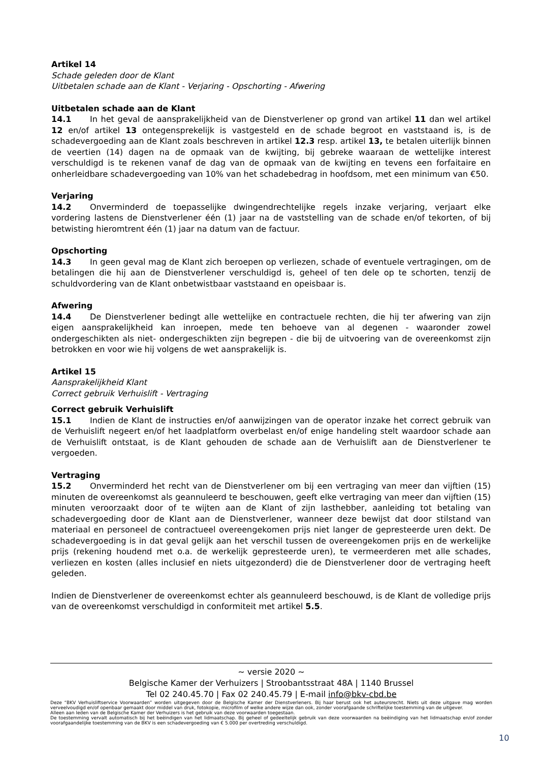Artikel 14
Schade geleden door de Klant
Uitbetalen schade aan de Klant - Verjaring - Opschorting - Afwering
Uitbetalen schade aan de Klant
14.1 In het geval de aansprakelijkheid van de Dienstverlener op grond van artikel 11 dan wel artikel 12 en/of artikel 13 ontegensprekelijk is vastgesteld en de schade begroot en vaststaand is, is de schadevergoeding aan de Klant zoals beschreven in artikel 12.3 resp. artikel 13, te betalen uiterlijk binnen de veertien (14) dagen na de opmaak van de kwijting, bij gebreke waaraan de wettelijke interest verschuldigd is te rekenen vanaf de dag van de opmaak van de kwijting en tevens een forfaitaire en onherleidbare schadevergoeding van 10% van het schadebedrag in hoofdsom, met een minimum van €50.
Verjaring
14.2 Onverminderd de toepasselijke dwingendrechtelijke regels inzake verjaring, verjaart elke vordering lastens de Dienstverlener één (1) jaar na de vaststelling van de schade en/of tekorten, of bij betwisting hieromtrent één (1) jaar na datum van de factuur.
Opschorting
14.3 In geen geval mag de Klant zich beroepen op verliezen, schade of eventuele vertragingen, om de betalingen die hij aan de Dienstverlener verschuldigd is, geheel of ten dele op te schorten, tenzij de schuldvordering van de Klant onbetwistbaar vaststaand en opeisbaar is.
Afwering
14.4 De Dienstverlener bedingt alle wettelijke en contractuele rechten, die hij ter afwering van zijn eigen aansprakelijkheid kan inroepen, mede ten behoeve van al degenen - waaronder zowel ondergeschikten als niet- ondergeschikten zijn begrepen - die bij de uitvoering van de overeenkomst zijn betrokken en voor wie hij volgens de wet aansprakelijk is.
Artikel 15
Aansprakelijkheid Klant
Correct gebruik Verhuislift - Vertraging
Correct gebruik Verhuislift
15.1 Indien de Klant de instructies en/of aanwijzingen van de operator inzake het correct gebruik van de Verhuislift negeert en/of het laadplatform overbelast en/of enige handeling stelt waardoor schade aan de Verhuislift ontstaat, is de Klant gehouden de schade aan de Verhuislift aan de Dienstverlener te vergoeden.
Vertraging
15.2 Onverminderd het recht van de Dienstverlener om bij een vertraging van meer dan vijftien (15) minuten de overeenkomst als geannuleerd te beschouwen, geeft elke vertraging van meer dan vijftien (15) minuten veroorzaakt door of te wijten aan de Klant of zijn lasthebber, aanleiding tot betaling van schadevergoeding door de Klant aan de Dienstverlener, wanneer deze bewijst dat door stilstand van materiaal en personeel de contractueel overeengekomen prijs niet langer de gepresteerde uren dekt. De schadevergoeding is in dat geval gelijk aan het verschil tussen de overeengekomen prijs en de werkelijke prijs (rekening houdend met o.a. de werkelijk gepresteerde uren), te vermeerderen met alle schades, verliezen en kosten (alles inclusief en niets uitgezonderd) die de Dienstverlener door de vertraging heeft geleden.
Indien de Dienstverlener de overeenkomst echter als geannuleerd beschouwd, is de Klant de volledige prijs van de overeenkomst verschuldigd in conformiteit met artikel 5.5.
~ versie 2020 ~
Belgische Kamer der Verhuizers | Stroobantsstraat 48A | 1140 Brussel
Tel 02 240.45.70 | Fax 02 240.45.79 | E-mail info@bkv-cbd.be
Deze “BKV Verhuisliftservice Voorwaarden” worden uitgegeven door de Belgische Kamer der Dienstverleners. Bij haar berust ook het auteursrecht. Niets uit deze uitgave mag worden verveelvoudigd en/of openbaar gemaakt door middel van druk, fotokopie, microfilm of welke andere wijze dan ook, zonder voorafgaande schriftelijke toestemming van de uitgever.
Alleen aan leden van de Belgische Kamer der Verhuizers is het gebruik van deze voorwaarden toegestaan.
De toestemming vervalt automatisch bij het beëindigen van het lidmaatschap. Bij geheel of gedeeltelijk gebruik van deze voorwaarden na beëindiging van het lidmaatschap en/of zonder voorafgaandelijke toestemming van de BKV is een schadevergoeding van € 5.000 per overtreding verschuldigd.
10